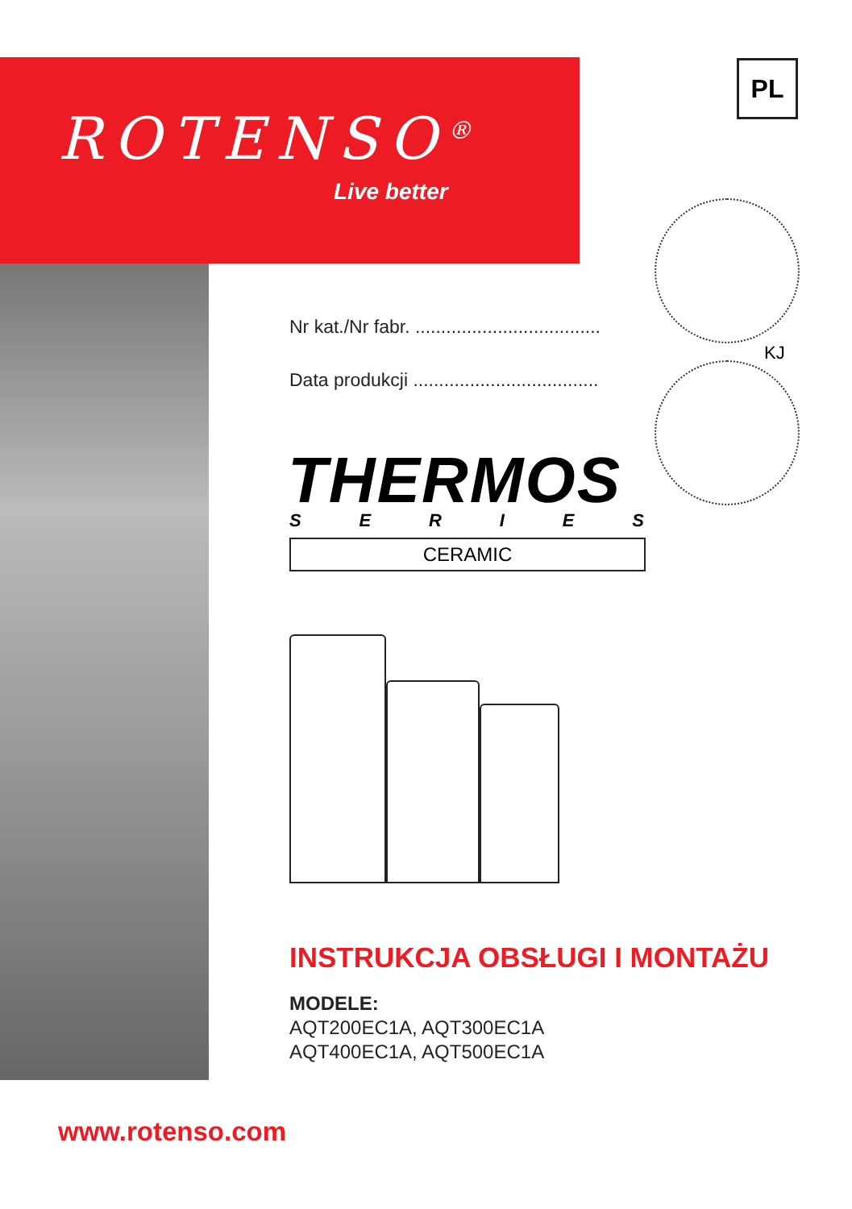ROTENSO<sup>®</sup>
Live better
PL
Nr kat./Nr fabr. ....................................
KJ
Data produkcji ....................................
THERMOS
SERIES
CERAMIC
INSTRUKCJA OBSŁUGI I MONTAŻU
MODELE:
AQT200EC1A, AQT300EC1A
AQT400EC1A, AQT500EC1A
www.rotenso.com